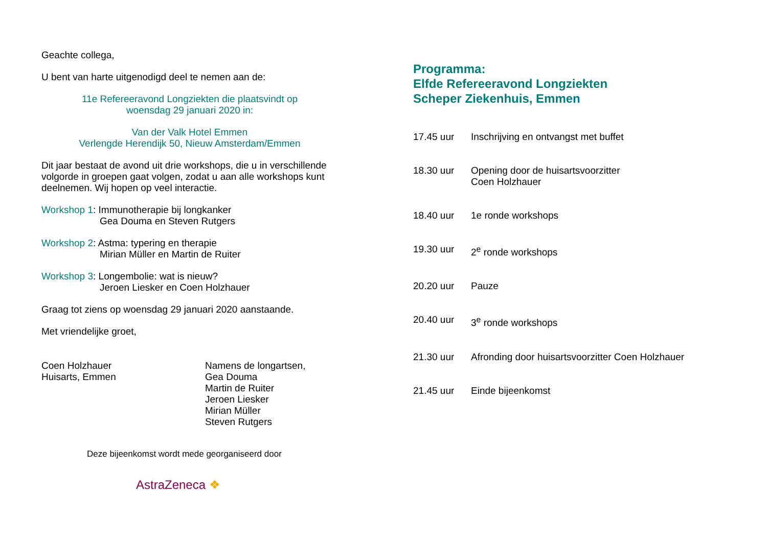Geachte collega,
U bent van harte uitgenodigd deel te nemen aan de:
11e Refereeravond Longziekten die plaatsvindt op
woensdag 29 januari 2020 in:
Van der Valk Hotel Emmen
Verlengde Herendijk 50, Nieuw Amsterdam/Emmen
Dit jaar bestaat de avond uit drie workshops, die u in verschillende volgorde in groepen gaat volgen, zodat u aan alle workshops kunt deelnemen. Wij hopen op veel interactie.
Workshop 1: Immunotherapie bij longkanker
Gea Douma en Steven Rutgers
Workshop 2: Astma: typering en therapie
Mirian Müller en Martin de Ruiter
Workshop 3: Longembolie: wat is nieuw?
Jeroen Liesker en Coen Holzhauer
Graag tot ziens op woensdag 29 januari 2020 aanstaande.
Met vriendelijke groet,
Coen Holzhauer
Huisarts, Emmen
Namens de longartsen,
Gea Douma
Martin de Ruiter
Jeroen Liesker
Mirian Müller
Steven Rutgers
Deze bijeenkomst wordt mede georganiseerd door
AstraZeneca ❖
Programma:
Elfde Refereeravond Longziekten
Scheper Ziekenhuis, Emmen
17.45 uur Inschrijving en ontvangst met buffet
18.30 uur Opening door de huisartsvoorzitter
Coen Holzhauer
18.40 uur 1e ronde workshops
19.30 uur 2<sup>e</sup> ronde workshops
20.20 uur Pauze
20.40 uur 3<sup>e</sup> ronde workshops
21.30 uur Afronding door huisartsvoorzitter Coen Holzhauer
21.45 uur Einde bijeenkomst